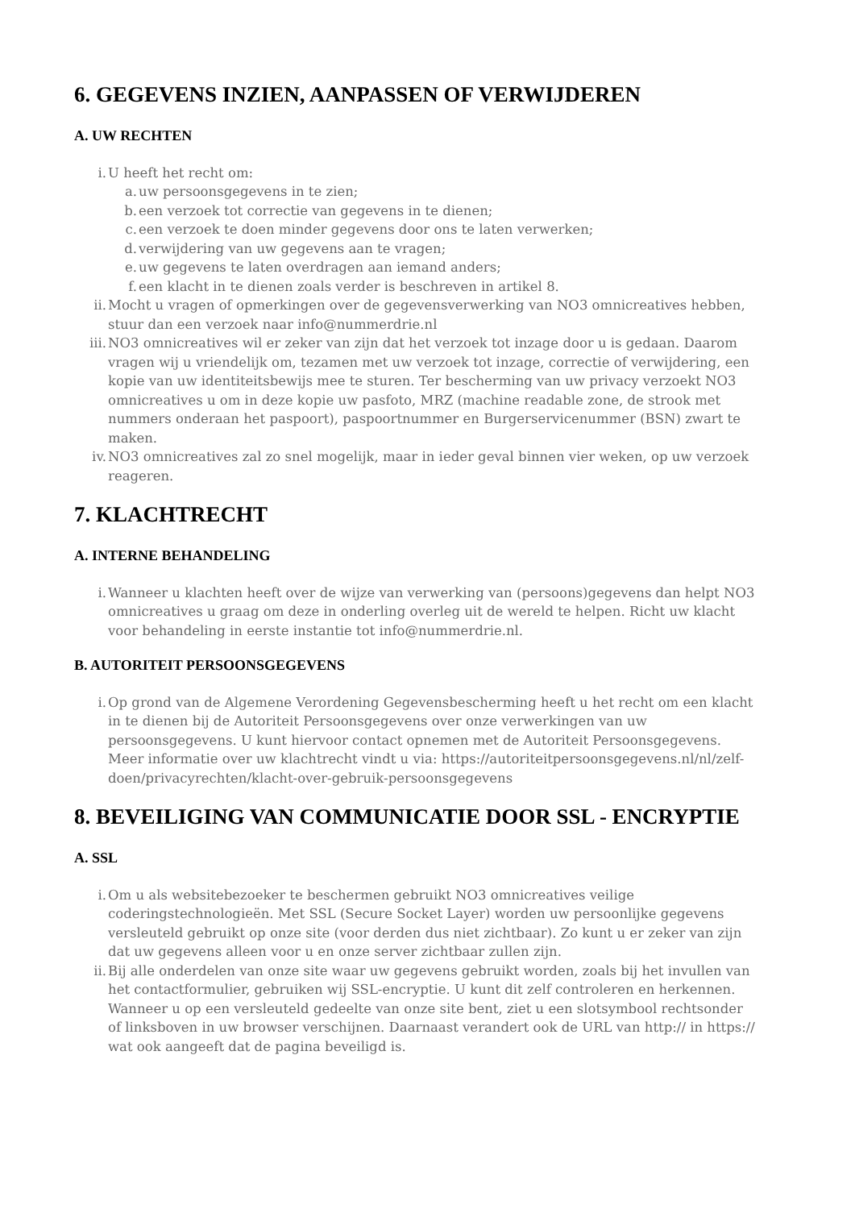6. GEGEVENS INZIEN, AANPASSEN OF VERWIJDEREN
A. UW RECHTEN
i. U heeft het recht om:
a. uw persoonsgegevens in te zien;
b. een verzoek tot correctie van gegevens in te dienen;
c. een verzoek te doen minder gegevens door ons te laten verwerken;
d. verwijdering van uw gegevens aan te vragen;
e. uw gegevens te laten overdragen aan iemand anders;
f. een klacht in te dienen zoals verder is beschreven in artikel 8.
ii. Mocht u vragen of opmerkingen over de gegevensverwerking van NO3 omnicreatives hebben, stuur dan een verzoek naar info@nummerdrie.nl
iii. NO3 omnicreatives wil er zeker van zijn dat het verzoek tot inzage door u is gedaan. Daarom vragen wij u vriendelijk om, tezamen met uw verzoek tot inzage, correctie of verwijdering, een kopie van uw identiteitsbewijs mee te sturen. Ter bescherming van uw privacy verzoekt NO3 omnicreatives u om in deze kopie uw pasfoto, MRZ (machine readable zone, de strook met nummers onderaan het paspoort), paspoortnummer en Burgerservicenummer (BSN) zwart te maken.
iv. NO3 omnicreatives zal zo snel mogelijk, maar in ieder geval binnen vier weken, op uw verzoek reageren.
7. KLACHTRECHT
A. INTERNE BEHANDELING
i. Wanneer u klachten heeft over de wijze van verwerking van (persoons)gegevens dan helpt NO3 omnicreatives u graag om deze in onderling overleg uit de wereld te helpen. Richt uw klacht voor behandeling in eerste instantie tot info@nummerdrie.nl.
B. AUTORITEIT PERSOONSGEGEVENS
i. Op grond van de Algemene Verordening Gegevensbescherming heeft u het recht om een klacht in te dienen bij de Autoriteit Persoonsgegevens over onze verwerkingen van uw persoonsgegevens. U kunt hiervoor contact opnemen met de Autoriteit Persoonsgegevens. Meer informatie over uw klachtrecht vindt u via: https://autoriteitpersoonsgegevens.nl/nl/zelf-doen/privacyrechten/klacht-over-gebruik-persoonsgegevens
8. BEVEILIGING VAN COMMUNICATIE DOOR SSL - ENCRYPTIE
A. SSL
i. Om u als websitebezoeker te beschermen gebruikt NO3 omnicreatives veilige coderingstechnologieën. Met SSL (Secure Socket Layer) worden uw persoonlijke gegevens versleuteld gebruikt op onze site (voor derden dus niet zichtbaar). Zo kunt u er zeker van zijn dat uw gegevens alleen voor u en onze server zichtbaar zullen zijn.
ii. Bij alle onderdelen van onze site waar uw gegevens gebruikt worden, zoals bij het invullen van het contactformulier, gebruiken wij SSL-encryptie. U kunt dit zelf controleren en herkennen. Wanneer u op een versleuteld gedeelte van onze site bent, ziet u een slotsymbool rechtsonder of linksboven in uw browser verschijnen. Daarnaast verandert ook de URL van http:// in https:// wat ook aangeeft dat de pagina beveiligd is.